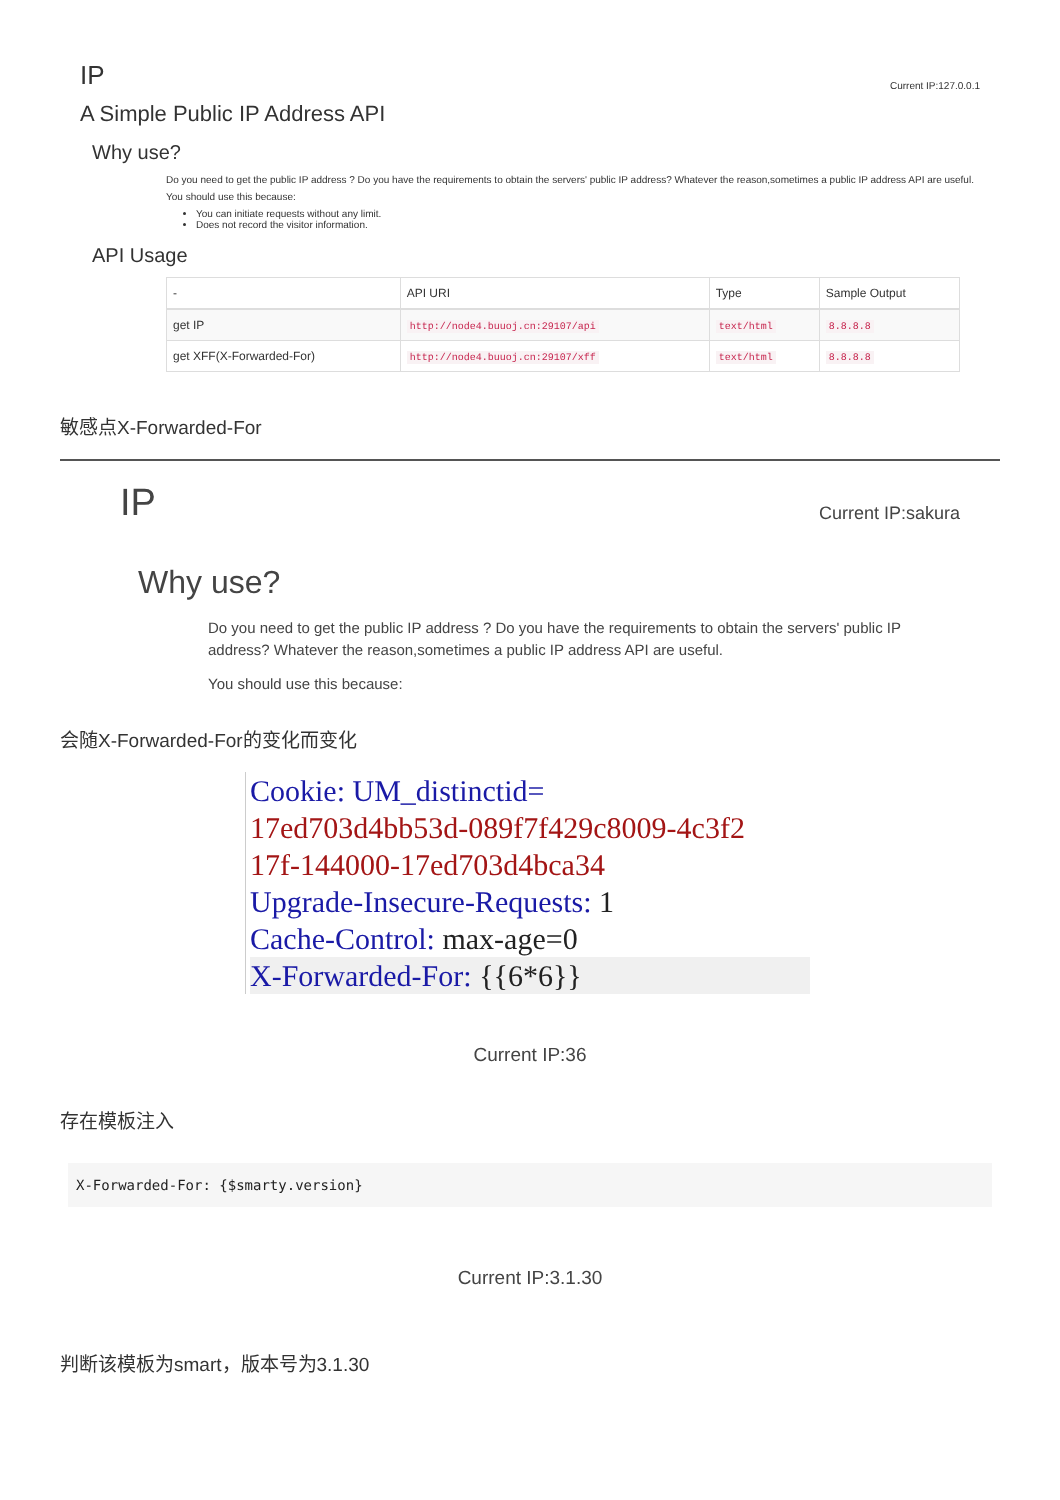IP
Current IP:127.0.0.1
A Simple Public IP Address API
Why use?
Do you need to get the public IP address ? Do you have the requirements to obtain the servers' public IP address? Whatever the reason,sometimes a public IP address API are useful.
You should use this because:
You can initiate requests without any limit.
Does not record the visitor information.
API Usage
| - | API URI | Type | Sample Output |
| --- | --- | --- | --- |
| get IP | http://node4.buuoj.cn:29107/api | text/html | 8.8.8.8 |
| get XFF(X-Forwarded-For) | http://node4.buuoj.cn:29107/xff | text/html | 8.8.8.8 |
敏感点X-Forwarded-For
IP Current IP:sakura
Why use?
Do you need to get the public IP address ? Do you have the requirements to obtain the servers' public IP address? Whatever the reason,sometimes a public IP address API are useful.
You should use this because:
会随X-Forwarded-For的变化而变化
Cookie: UM_distinctid=
17ed703d4bb53d-089f7f429c8009-4c3f2
17f-144000-17ed703d4bca34
Upgrade-Insecure-Requests: 1
Cache-Control: max-age=0
X-Forwarded-For: {{6*6}}
Current IP:36
存在模板注入
X-Forwarded-For: {$smarty.version}
Current IP:3.1.30
判断该模板为smart，版本号为3.1.30